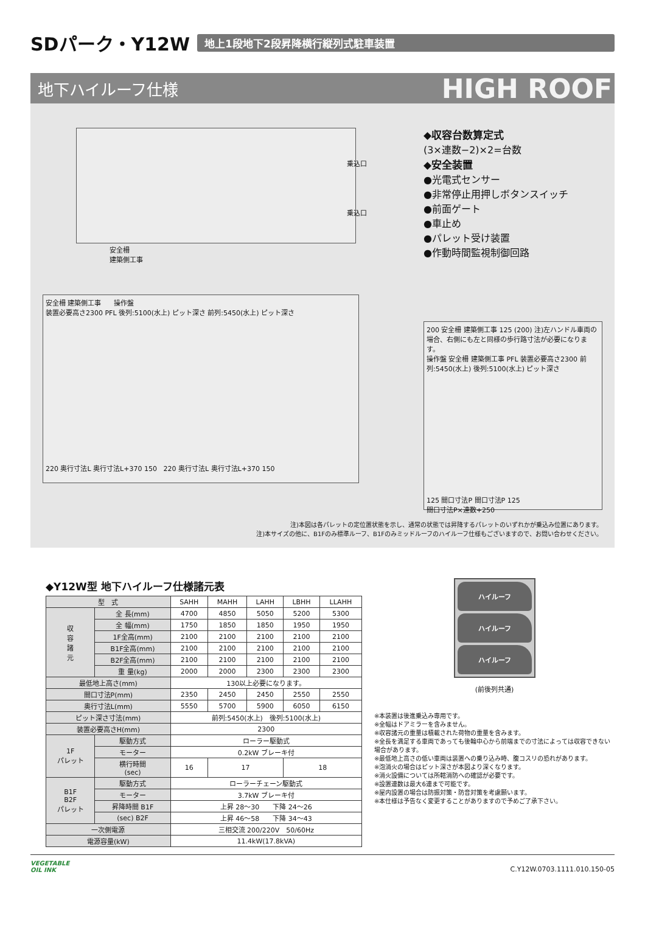SDパーク・Y12W
地上1段地下2段昇降横行縦列式駐車装置
地下ハイルーフ仕様 HIGH ROOF
乗込口
乗込口
安全柵
建築側工事
安全柵 建築側工事 操作盤
装置必要高さ2300 PFL 後列:5100(水上) ピット深さ 前列:5450(水上) ピット深さ
220 奥行寸法L 奥行寸法L+370 150 220 奥行寸法L 奥行寸法L+370 150
◆収容台数算定式
(3×連数−2)×2=台数
◆安全装置
●光電式センサー
●非常停止用押しボタンスイッチ
●前面ゲート
●車止め
●パレット受け装置
●作動時間監視制御回路
200 安全柵 建築側工事 125 (200) 注)左ハンドル車両の場合、右側にも左と同様の歩行路寸法が必要になります。
操作盤 安全柵 建築側工事 PFL 装置必要高さ2300 前列:5450(水上) 後列:5100(水上) ピット深さ
125 間口寸法P 間口寸法P 125
間口寸法P×連数+250
注)本図は各パレットの定位置状態を示し、通常の状態では昇降するパレットのいずれかが乗込み位置にあります。
注)本サイズの他に、B1Fのみ標準ルーフ、B1Fのみミッドルーフのハイルーフ仕様もございますので、お問い合わせください。
◆Y12W型 地下ハイルーフ仕様諸元表
| 型 式 | | SAHH | MAHH | LAHH | LBHH | LLAHH |
| --- | --- | --- | --- | --- | --- | --- |
| 収 容 諸 元 | 全 長(mm) | 4700 | 4850 | 5050 | 5200 | 5300 |
| | 全 幅(mm) | 1750 | 1850 | 1850 | 1950 | 1950 |
| | 1F全高(mm) | 2100 | 2100 | 2100 | 2100 | 2100 |
| | B1F全高(mm) | 2100 | 2100 | 2100 | 2100 | 2100 |
| | B2F全高(mm) | 2100 | 2100 | 2100 | 2100 | 2100 |
| | 重 量(kg) | 2000 | 2000 | 2300 | 2300 | 2300 |
| 最低地上高さ(mm) | | 130以上必要になります。 | | | | |
| 間口寸法P(mm) | | 2350 | 2450 | 2450 | 2550 | 2550 |
| 奥行寸法L(mm) | | 5550 | 5700 | 5900 | 6050 | 6150 |
| ピット深さ寸法(mm) | | 前列:5450(水上) 後列:5100(水上) | | | | |
| 装置必要高さH(mm) | | 2300 | | | | |
| 1F パレット | 駆動方式 | ローラー駆動式 | | | | |
| | モーター | 0.2kW ブレーキ付 | | | | |
| | 横行時間 (sec) | 16 | 17 | | 18 | |
| B1F B2F パレット | 駆動方式 | ローラーチェーン駆動式 | | | | |
| | モーター | 3.7kW ブレーキ付 | | | | |
| | 昇降時間 B1F | 上昇 28〜30 下降 24〜26 | | | | |
| | (sec) B2F | 上昇 46〜58 下降 34〜43 | | | | |
| 一次側電源 | | 三相交流 200/220V 50/60Hz | | | | |
| 電源容量(kW) | | 11.4kW(17.8kVA) | | | | |
ハイルーフ
ハイルーフ
ハイルーフ
(前後列共通)
※本装置は後進乗込み専用です。
※全幅はドアミラーを含みません。
※収容諸元の重量は積載された荷物の重量を含みます。
※全長を満足する車両であっても後輪中心から前端までの寸法によっては収容できない場合があります。
※最低地上高さの低い車両は装置への乗り込み時、腹コスリの恐れがあります。
※泡消火の場合はピット深さが本図より深くなります。
※消火設備については所轄消防への確認が必要です。
※設置連数は最大6連まで可能です。
※屋内設置の場合は防振対策・防音対策を考慮願います。
※本仕様は予告なく変更することがありますので予めご了承下さい。
VEGETABLE
OIL INK
C.Y12W.0703.1111.010.150-05